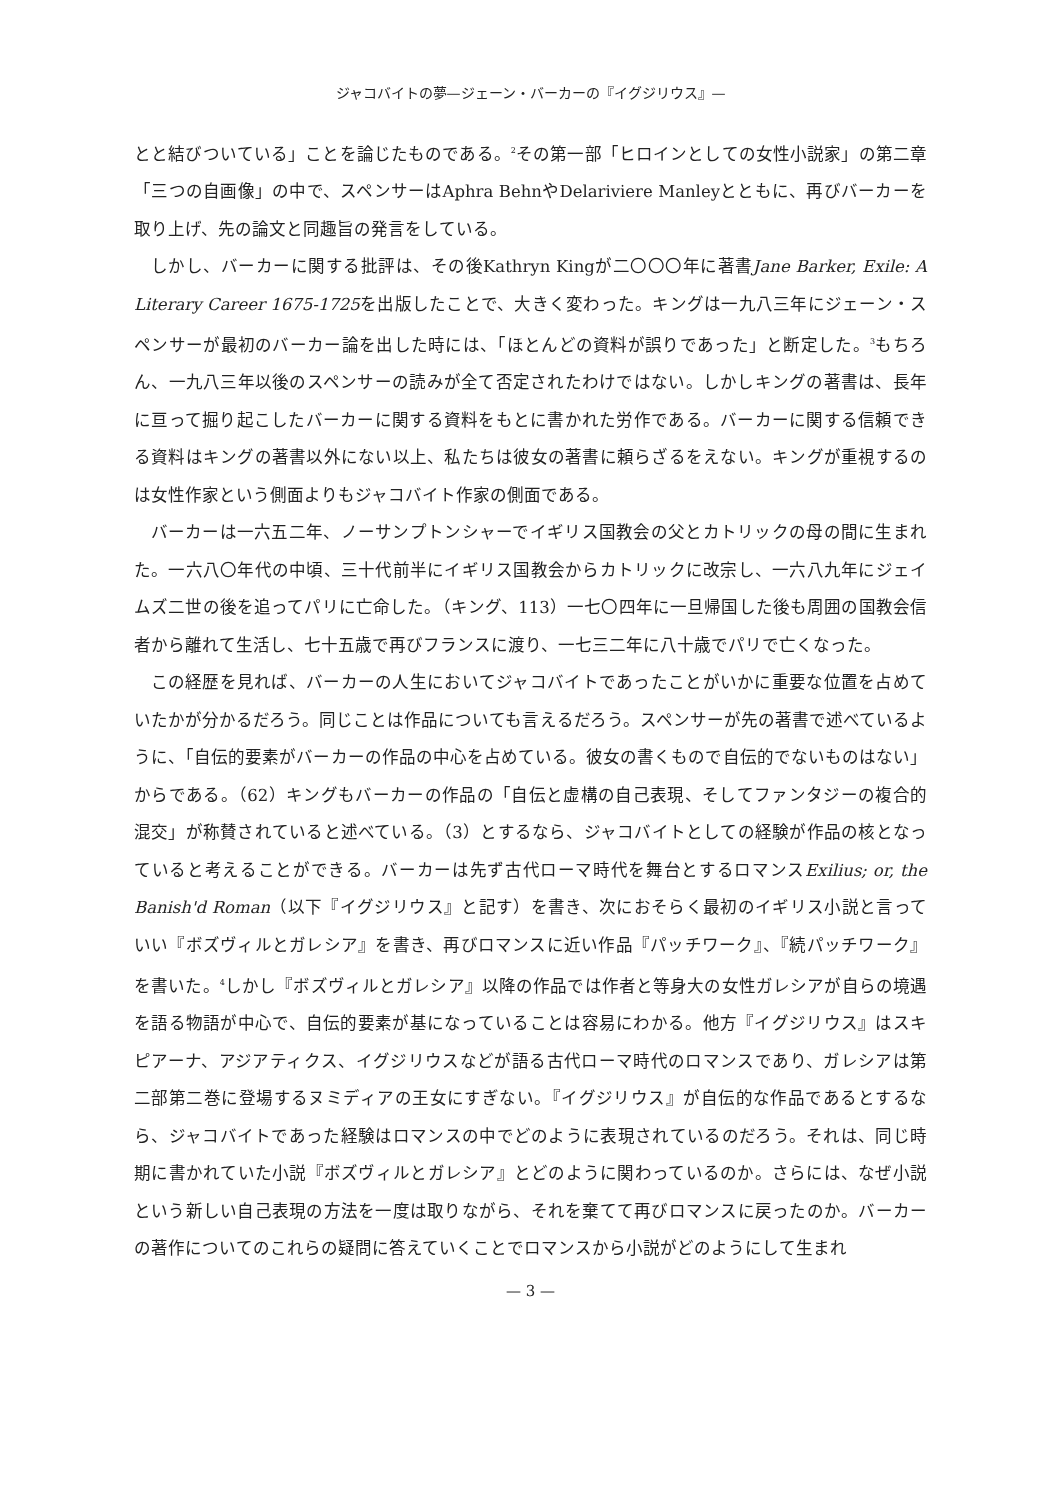ジャコバイトの夢—ジェーン・バーカーの『イグジリウス』—
とと結びついている」ことを論じたものである。<sup>2</sup>その第一部「ヒロインとしての女性小説家」の第二章「三つの自画像」の中で、スペンサーはAphra BehnやDelariviere Manleyとともに、再びバーカーを取り上げ、先の論文と同趣旨の発言をしている。
しかし、バーカーに関する批評は、その後Kathryn Kingが二〇〇〇年に著書Jane Barker, Exile: A Literary Career 1675-1725を出版したことで、大きく変わった。キングは一九八三年にジェーン・スペンサーが最初のバーカー論を出した時には、「ほとんどの資料が誤りであった」と断定した。<sup>3</sup>もちろん、一九八三年以後のスペンサーの読みが全て否定されたわけではない。しかしキングの著書は、長年に亘って掘り起こしたバーカーに関する資料をもとに書かれた労作である。バーカーに関する信頼できる資料はキングの著書以外にない以上、私たちは彼女の著書に頼らざるをえない。キングが重視するのは女性作家という側面よりもジャコバイト作家の側面である。
バーカーは一六五二年、ノーサンプトンシャーでイギリス国教会の父とカトリックの母の間に生まれた。一六八〇年代の中頃、三十代前半にイギリス国教会からカトリックに改宗し、一六八九年にジェイムズ二世の後を追ってパリに亡命した。（キング、113）一七〇四年に一旦帰国した後も周囲の国教会信者から離れて生活し、七十五歳で再びフランスに渡り、一七三二年に八十歳でパリで亡くなった。
この経歴を見れば、バーカーの人生においてジャコバイトであったことがいかに重要な位置を占めていたかが分かるだろう。同じことは作品についても言えるだろう。スペンサーが先の著書で述べているように、「自伝的要素がバーカーの作品の中心を占めている。彼女の書くもので自伝的でないものはない」からである。（62）キングもバーカーの作品の「自伝と虚構の自己表現、そしてファンタジーの複合的混交」が称賛されていると述べている。（3）とするなら、ジャコバイトとしての経験が作品の核となっていると考えることができる。バーカーは先ず古代ローマ時代を舞台とするロマンスExilius; or, the Banish'd Roman（以下『イグジリウス』と記す）を書き、次におそらく最初のイギリス小説と言っていい『ボズヴィルとガレシア』を書き、再びロマンスに近い作品『パッチワーク』、『続パッチワーク』を書いた。<sup>4</sup>しかし『ボズヴィルとガレシア』以降の作品では作者と等身大の女性ガレシアが自らの境遇を語る物語が中心で、自伝的要素が基になっていることは容易にわかる。他方『イグジリウス』はスキピアーナ、アジアティクス、イグジリウスなどが語る古代ローマ時代のロマンスであり、ガレシアは第二部第二巻に登場するヌミディアの王女にすぎない。『イグジリウス』が自伝的な作品であるとするなら、ジャコバイトであった経験はロマンスの中でどのように表現されているのだろう。それは、同じ時期に書かれていた小説『ボズヴィルとガレシア』とどのように関わっているのか。さらには、なぜ小説という新しい自己表現の方法を一度は取りながら、それを棄てて再びロマンスに戻ったのか。バーカーの著作についてのこれらの疑問に答えていくことでロマンスから小説がどのようにして生まれ
— 3 —